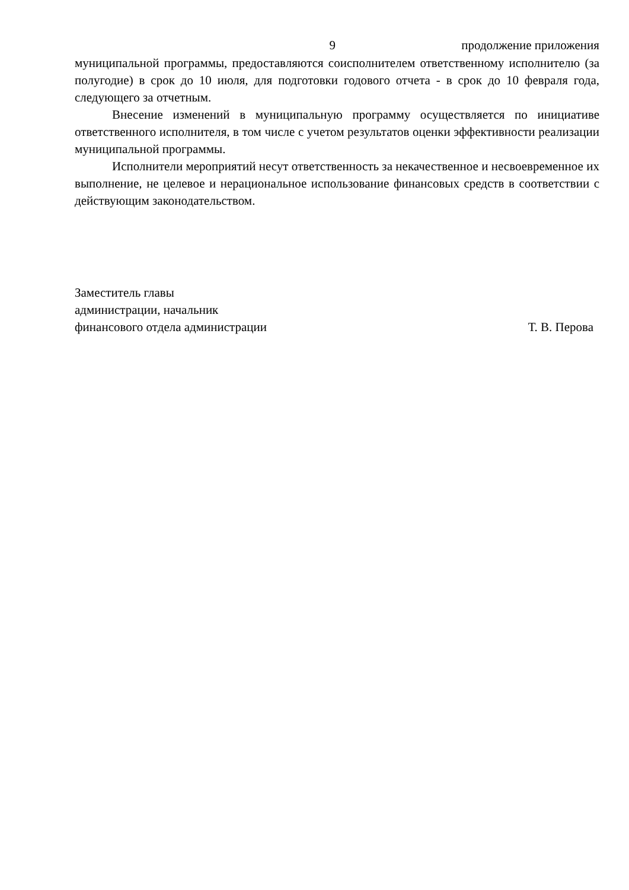9 продолжение приложения
муниципальной программы, предоставляются соисполнителем ответственному исполнителю (за полугодие) в срок до 10 июля, для подготовки годового отчета - в срок до 10 февраля года, следующего за отчетным.
Внесение изменений в муниципальную программу осуществляется по инициативе ответственного исполнителя, в том числе с учетом результатов оценки эффективности реализации муниципальной программы.
Исполнители мероприятий несут ответственность за некачественное и несвоевременное их выполнение, не целевое и нерациональное использование финансовых средств в соответствии с действующим законодательством.
Заместитель главы
администрации, начальник
финансового отдела администрации
Т. В. Перова